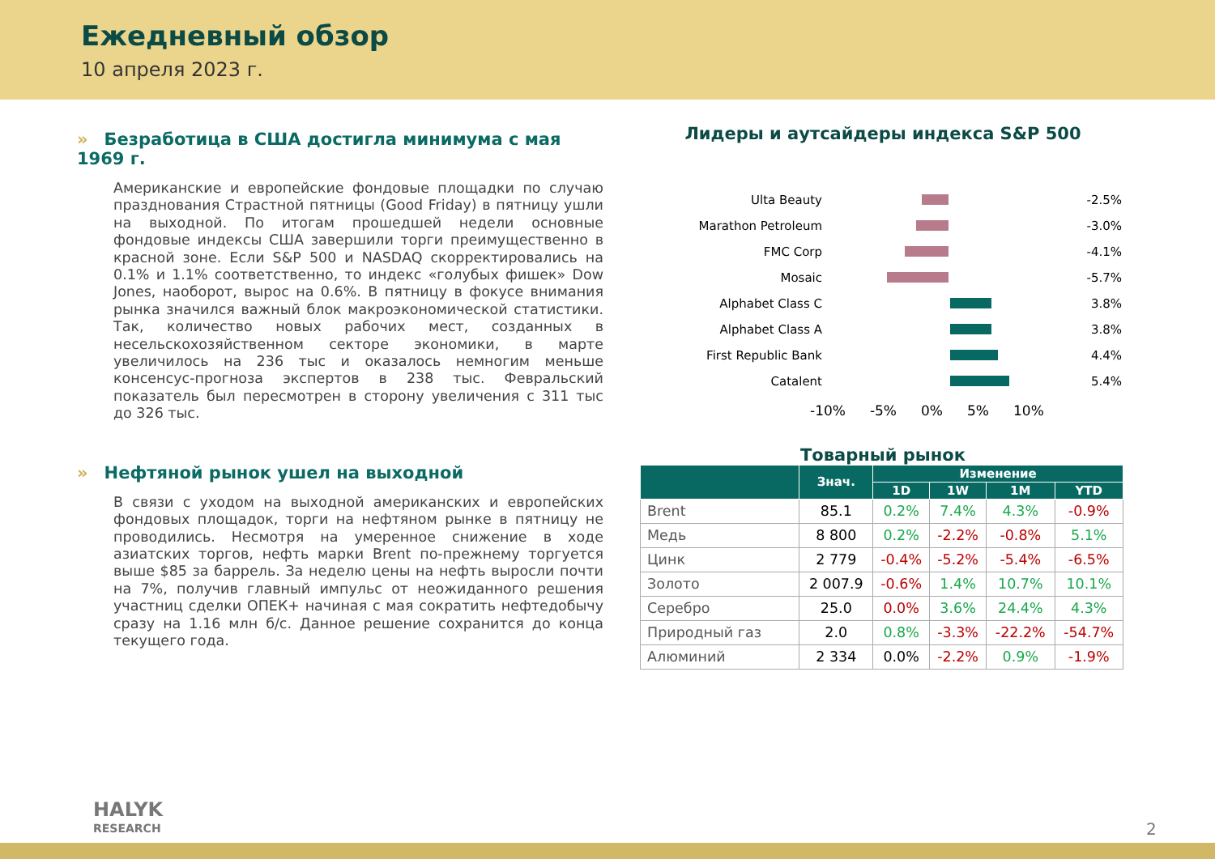Ежедневный обзор
10 апреля 2023 г.
» Безработица в США достигла минимума с мая 1969 г.
Американские и европейские фондовые площадки по случаю празднования Страстной пятницы (Good Friday) в пятницу ушли на выходной. По итогам прошедшей недели основные фондовые индексы США завершили торги преимущественно в красной зоне. Если S&P 500 и NASDAQ скорректировались на 0.1% и 1.1% соответственно, то индекс «голубых фишек» Dow Jones, наоборот, вырос на 0.6%. В пятницу в фокусе внимания рынка значился важный блок макроэкономической статистики. Так, количество новых рабочих мест, созданных в несельскохозяйственном секторе экономики, в марте увеличилось на 236 тыс и оказалось немногим меньше консенсус-прогноза экспертов в 238 тыс. Февральский показатель был пересмотрен в сторону увеличения с 311 тыс до 326 тыс.
» Нефтяной рынок ушел на выходной
В связи с уходом на выходной американских и европейских фондовых площадок, торги на нефтяном рынке в пятницу не проводились. Несмотря на умеренное снижение в ходе азиатских торгов, нефть марки Brent по-прежнему торгуется выше $85 за баррель. За неделю цены на нефть выросли почти на 7%, получив главный импульс от неожиданного решения участниц сделки ОПЕК+ начиная с мая сократить нефтедобычу сразу на 1.16 млн б/с. Данное решение сохранится до конца текущего года.
Лидеры и аутсайдеры индекса S&P 500
Ulta Beauty -2.5%
Marathon Petroleum -3.0%
FMC Corp -4.1%
Mosaic -5.7%
Alphabet Class C 3.8%
Alphabet Class A 3.8%
First Republic Bank 4.4%
Catalent 5.4%
-10% -5% 0% 5% 10%
Товарный рынок
| | Знач. | Изменение | | | |
| --- | --- | --- | --- | --- | --- |
| | | 1D | 1W | 1M | YTD |
| Brent | 85.1 | 0.2% | 7.4% | 4.3% | -0.9% |
| Медь | 8 800 | 0.2% | -2.2% | -0.8% | 5.1% |
| Цинк | 2 779 | -0.4% | -5.2% | -5.4% | -6.5% |
| Золото | 2 007.9 | -0.6% | 1.4% | 10.7% | 10.1% |
| Серебро | 25.0 | 0.0% | 3.6% | 24.4% | 4.3% |
| Природный газ | 2.0 | 0.8% | -3.3% | -22.2% | -54.7% |
| Алюминий | 2 334 | 0.0% | -2.2% | 0.9% | -1.9% |
HALYK
RESEARCH
2